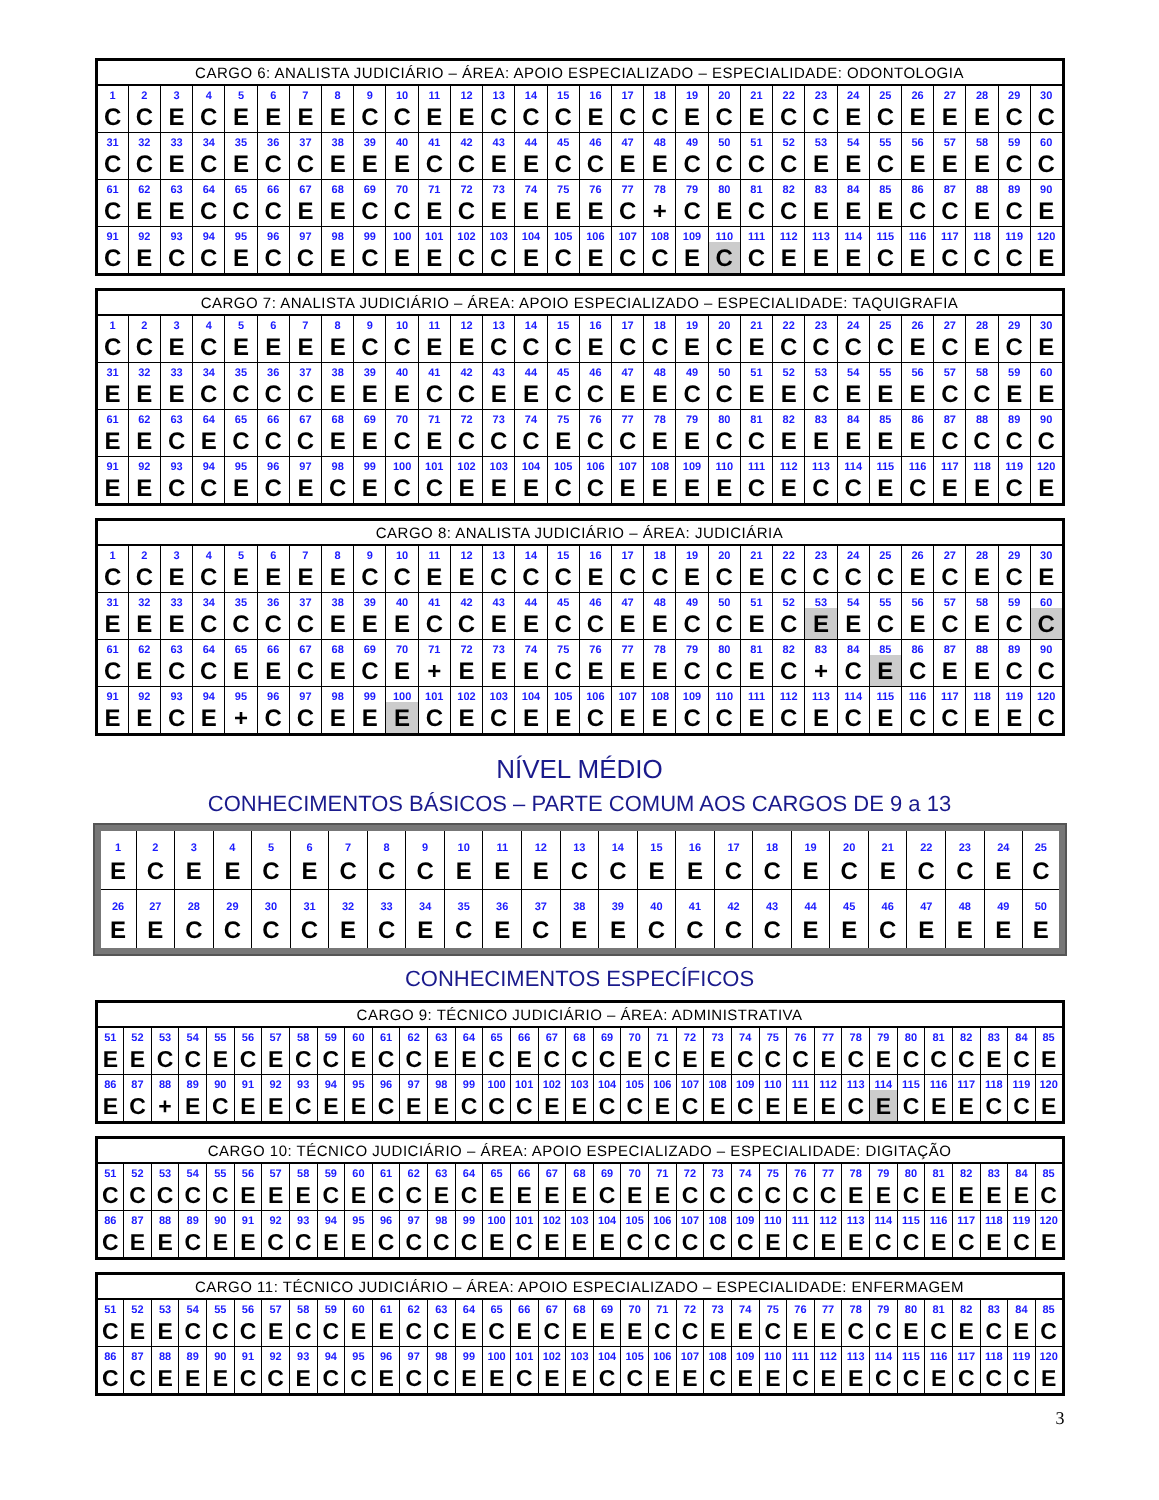| CARGO 6: ANALISTA JUDICIÁRIO – ÁREA: APOIO ESPECIALIZADO – ESPECIALIDADE: ODONTOLOGIA | | | | | | | | | | | | | | | | | | | | | | | | | | | | | |
| --- | --- | --- | --- | --- | --- | --- | --- | --- | --- | --- | --- | --- | --- | --- | --- | --- | --- | --- | --- | --- | --- | --- | --- | --- | --- | --- | --- | --- | --- |
| 1 | 2 | 3 | 4 | 5 | 6 | 7 | 8 | 9 | 10 | 11 | 12 | 13 | 14 | 15 | 16 | 17 | 18 | 19 | 20 | 21 | 22 | 23 | 24 | 25 | 26 | 27 | 28 | 29 | 30 |
| C | C | E | C | E | E | E | E | C | C | E | E | C | C | C | E | C | C | E | C | E | C | C | E | C | E | E | E | C | C |
| 31 | 32 | 33 | 34 | 35 | 36 | 37 | 38 | 39 | 40 | 41 | 42 | 43 | 44 | 45 | 46 | 47 | 48 | 49 | 50 | 51 | 52 | 53 | 54 | 55 | 56 | 57 | 58 | 59 | 60 |
| C | C | E | C | E | C | C | E | E | E | C | C | E | E | C | C | E | E | C | C | C | C | E | E | C | E | E | E | C | C |
| 61 | 62 | 63 | 64 | 65 | 66 | 67 | 68 | 69 | 70 | 71 | 72 | 73 | 74 | 75 | 76 | 77 | 78 | 79 | 80 | 81 | 82 | 83 | 84 | 85 | 86 | 87 | 88 | 89 | 90 |
| C | E | E | C | C | C | E | E | C | C | E | C | E | E | E | E | C | + | C | E | C | C | E | E | E | C | C | E | C | E |
| 91 | 92 | 93 | 94 | 95 | 96 | 97 | 98 | 99 | 100 | 101 | 102 | 103 | 104 | 105 | 106 | 107 | 108 | 109 | 110 | 111 | 112 | 113 | 114 | 115 | 116 | 117 | 118 | 119 | 120 |
| C | E | C | C | E | C | C | E | C | E | E | C | C | E | C | E | C | C | E | C | C | E | E | E | C | E | C | C | C | E |
| CARGO 7: ANALISTA JUDICIÁRIO – ÁREA: APOIO ESPECIALIZADO – ESPECIALIDADE: TAQUIGRAFIA | | | | | | | | | | | | | | | | | | | | | | | | | | | | | |
| --- | --- | --- | --- | --- | --- | --- | --- | --- | --- | --- | --- | --- | --- | --- | --- | --- | --- | --- | --- | --- | --- | --- | --- | --- | --- | --- | --- | --- | --- |
| 1 | 2 | 3 | 4 | 5 | 6 | 7 | 8 | 9 | 10 | 11 | 12 | 13 | 14 | 15 | 16 | 17 | 18 | 19 | 20 | 21 | 22 | 23 | 24 | 25 | 26 | 27 | 28 | 29 | 30 |
| C | C | E | C | E | E | E | E | C | C | E | E | C | C | C | E | C | C | E | C | E | C | C | C | C | E | C | E | C | E |
| 31 | 32 | 33 | 34 | 35 | 36 | 37 | 38 | 39 | 40 | 41 | 42 | 43 | 44 | 45 | 46 | 47 | 48 | 49 | 50 | 51 | 52 | 53 | 54 | 55 | 56 | 57 | 58 | 59 | 60 |
| E | E | E | C | C | C | C | E | E | E | C | C | E | E | C | C | E | E | C | C | E | E | C | E | E | E | C | C | E | E |
| 61 | 62 | 63 | 64 | 65 | 66 | 67 | 68 | 69 | 70 | 71 | 72 | 73 | 74 | 75 | 76 | 77 | 78 | 79 | 80 | 81 | 82 | 83 | 84 | 85 | 86 | 87 | 88 | 89 | 90 |
| E | E | C | E | C | C | C | E | E | C | E | C | C | C | E | C | C | E | E | C | C | E | E | E | E | E | C | C | C | C |
| 91 | 92 | 93 | 94 | 95 | 96 | 97 | 98 | 99 | 100 | 101 | 102 | 103 | 104 | 105 | 106 | 107 | 108 | 109 | 110 | 111 | 112 | 113 | 114 | 115 | 116 | 117 | 118 | 119 | 120 |
| E | E | C | C | E | C | E | C | E | C | C | E | E | E | C | C | E | E | E | E | C | E | C | C | E | C | E | E | C | E |
| CARGO 8: ANALISTA JUDICIÁRIO – ÁREA: JUDICIÁRIA | | | | | | | | | | | | | | | | | | | | | | | | | | | | | |
| --- | --- | --- | --- | --- | --- | --- | --- | --- | --- | --- | --- | --- | --- | --- | --- | --- | --- | --- | --- | --- | --- | --- | --- | --- | --- | --- | --- | --- | --- |
| 1 | 2 | 3 | 4 | 5 | 6 | 7 | 8 | 9 | 10 | 11 | 12 | 13 | 14 | 15 | 16 | 17 | 18 | 19 | 20 | 21 | 22 | 23 | 24 | 25 | 26 | 27 | 28 | 29 | 30 |
| C | C | E | C | E | E | E | E | C | C | E | E | C | C | C | E | C | C | E | C | E | C | C | C | C | E | C | E | C | E |
| 31 | 32 | 33 | 34 | 35 | 36 | 37 | 38 | 39 | 40 | 41 | 42 | 43 | 44 | 45 | 46 | 47 | 48 | 49 | 50 | 51 | 52 | 53 | 54 | 55 | 56 | 57 | 58 | 59 | 60 |
| E | E | E | C | C | C | C | E | E | E | C | C | E | E | C | C | E | E | C | C | E | C | E | E | C | E | C | E | C | C |
| 61 | 62 | 63 | 64 | 65 | 66 | 67 | 68 | 69 | 70 | 71 | 72 | 73 | 74 | 75 | 76 | 77 | 78 | 79 | 80 | 81 | 82 | 83 | 84 | 85 | 86 | 87 | 88 | 89 | 90 |
| C | E | C | C | E | E | C | E | C | E | + | E | E | E | C | E | E | E | C | C | E | C | + | C | E | C | E | E | C | C |
| 91 | 92 | 93 | 94 | 95 | 96 | 97 | 98 | 99 | 100 | 101 | 102 | 103 | 104 | 105 | 106 | 107 | 108 | 109 | 110 | 111 | 112 | 113 | 114 | 115 | 116 | 117 | 118 | 119 | 120 |
| E | E | C | E | + | C | C | E | E | E | C | E | C | E | E | C | E | E | C | C | E | C | E | C | E | C | C | E | E | C |
NÍVEL MÉDIO
CONHECIMENTOS BÁSICOS – PARTE COMUM AOS CARGOS DE 9 a 13
| 1 | 2 | 3 | 4 | 5 | 6 | 7 | 8 | 9 | 10 | 11 | 12 | 13 | 14 | 15 | 16 | 17 | 18 | 19 | 20 | 21 | 22 | 23 | 24 | 25 |
| E | C | E | E | C | E | C | C | C | E | E | E | C | C | E | E | C | C | E | C | E | C | C | E | C |
| 26 | 27 | 28 | 29 | 30 | 31 | 32 | 33 | 34 | 35 | 36 | 37 | 38 | 39 | 40 | 41 | 42 | 43 | 44 | 45 | 46 | 47 | 48 | 49 | 50 |
| E | E | C | C | C | C | E | C | E | C | E | C | E | E | C | C | C | C | E | E | C | E | E | E | E |
CONHECIMENTOS ESPECÍFICOS
| CARGO 9: TÉCNICO JUDICIÁRIO – ÁREA: ADMINISTRATIVA | | | | | | | | | | | | | | | | | | | | | | | | | | | | | | | | | | |
| --- | --- | --- | --- | --- | --- | --- | --- | --- | --- | --- | --- | --- | --- | --- | --- | --- | --- | --- | --- | --- | --- | --- | --- | --- | --- | --- | --- | --- | --- | --- | --- | --- | --- | --- |
| 51 | 52 | 53 | 54 | 55 | 56 | 57 | 58 | 59 | 60 | 61 | 62 | 63 | 64 | 65 | 66 | 67 | 68 | 69 | 70 | 71 | 72 | 73 | 74 | 75 | 76 | 77 | 78 | 79 | 80 | 81 | 82 | 83 | 84 | 85 |
| E | E | C | C | E | C | E | C | C | E | C | C | E | E | C | E | C | C | C | E | C | E | E | C | C | C | E | C | E | C | C | C | E | C | E |
| 86 | 87 | 88 | 89 | 90 | 91 | 92 | 93 | 94 | 95 | 96 | 97 | 98 | 99 | 100 | 101 | 102 | 103 | 104 | 105 | 106 | 107 | 108 | 109 | 110 | 111 | 112 | 113 | 114 | 115 | 116 | 117 | 118 | 119 | 120 |
| E | C | + | E | C | E | E | C | E | E | C | E | E | C | C | C | E | E | C | C | E | C | E | C | E | E | E | C | E | C | E | E | C | C | E |
| CARGO 10: TÉCNICO JUDICIÁRIO – ÁREA: APOIO ESPECIALIZADO – ESPECIALIDADE: DIGITAÇÃO | | | | | | | | | | | | | | | | | | | | | | | | | | | | | | | | | | |
| --- | --- | --- | --- | --- | --- | --- | --- | --- | --- | --- | --- | --- | --- | --- | --- | --- | --- | --- | --- | --- | --- | --- | --- | --- | --- | --- | --- | --- | --- | --- | --- | --- | --- | --- |
| 51 | 52 | 53 | 54 | 55 | 56 | 57 | 58 | 59 | 60 | 61 | 62 | 63 | 64 | 65 | 66 | 67 | 68 | 69 | 70 | 71 | 72 | 73 | 74 | 75 | 76 | 77 | 78 | 79 | 80 | 81 | 82 | 83 | 84 | 85 |
| C | C | C | C | C | E | E | E | C | E | C | C | E | C | E | E | E | E | C | E | E | C | C | C | C | C | C | E | E | C | E | E | E | E | C |
| 86 | 87 | 88 | 89 | 90 | 91 | 92 | 93 | 94 | 95 | 96 | 97 | 98 | 99 | 100 | 101 | 102 | 103 | 104 | 105 | 106 | 107 | 108 | 109 | 110 | 111 | 112 | 113 | 114 | 115 | 116 | 117 | 118 | 119 | 120 |
| C | E | E | C | E | E | C | C | E | E | C | C | C | C | E | C | E | E | E | C | C | C | C | C | E | C | E | E | C | C | E | C | E | C | E |
| CARGO 11: TÉCNICO JUDICIÁRIO – ÁREA: APOIO ESPECIALIZADO – ESPECIALIDADE: ENFERMAGEM | | | | | | | | | | | | | | | | | | | | | | | | | | | | | | | | | | |
| --- | --- | --- | --- | --- | --- | --- | --- | --- | --- | --- | --- | --- | --- | --- | --- | --- | --- | --- | --- | --- | --- | --- | --- | --- | --- | --- | --- | --- | --- | --- | --- | --- | --- | --- |
| 51 | 52 | 53 | 54 | 55 | 56 | 57 | 58 | 59 | 60 | 61 | 62 | 63 | 64 | 65 | 66 | 67 | 68 | 69 | 70 | 71 | 72 | 73 | 74 | 75 | 76 | 77 | 78 | 79 | 80 | 81 | 82 | 83 | 84 | 85 |
| C | E | E | C | C | C | E | C | C | E | E | C | C | E | C | E | C | E | E | E | C | C | E | E | C | E | E | C | C | E | C | E | C | E | C |
| 86 | 87 | 88 | 89 | 90 | 91 | 92 | 93 | 94 | 95 | 96 | 97 | 98 | 99 | 100 | 101 | 102 | 103 | 104 | 105 | 106 | 107 | 108 | 109 | 110 | 111 | 112 | 113 | 114 | 115 | 116 | 117 | 118 | 119 | 120 |
| C | C | E | E | E | C | C | E | C | C | E | C | C | E | E | C | E | E | C | C | E | E | C | E | E | C | E | E | C | C | E | C | C | C | E |
3